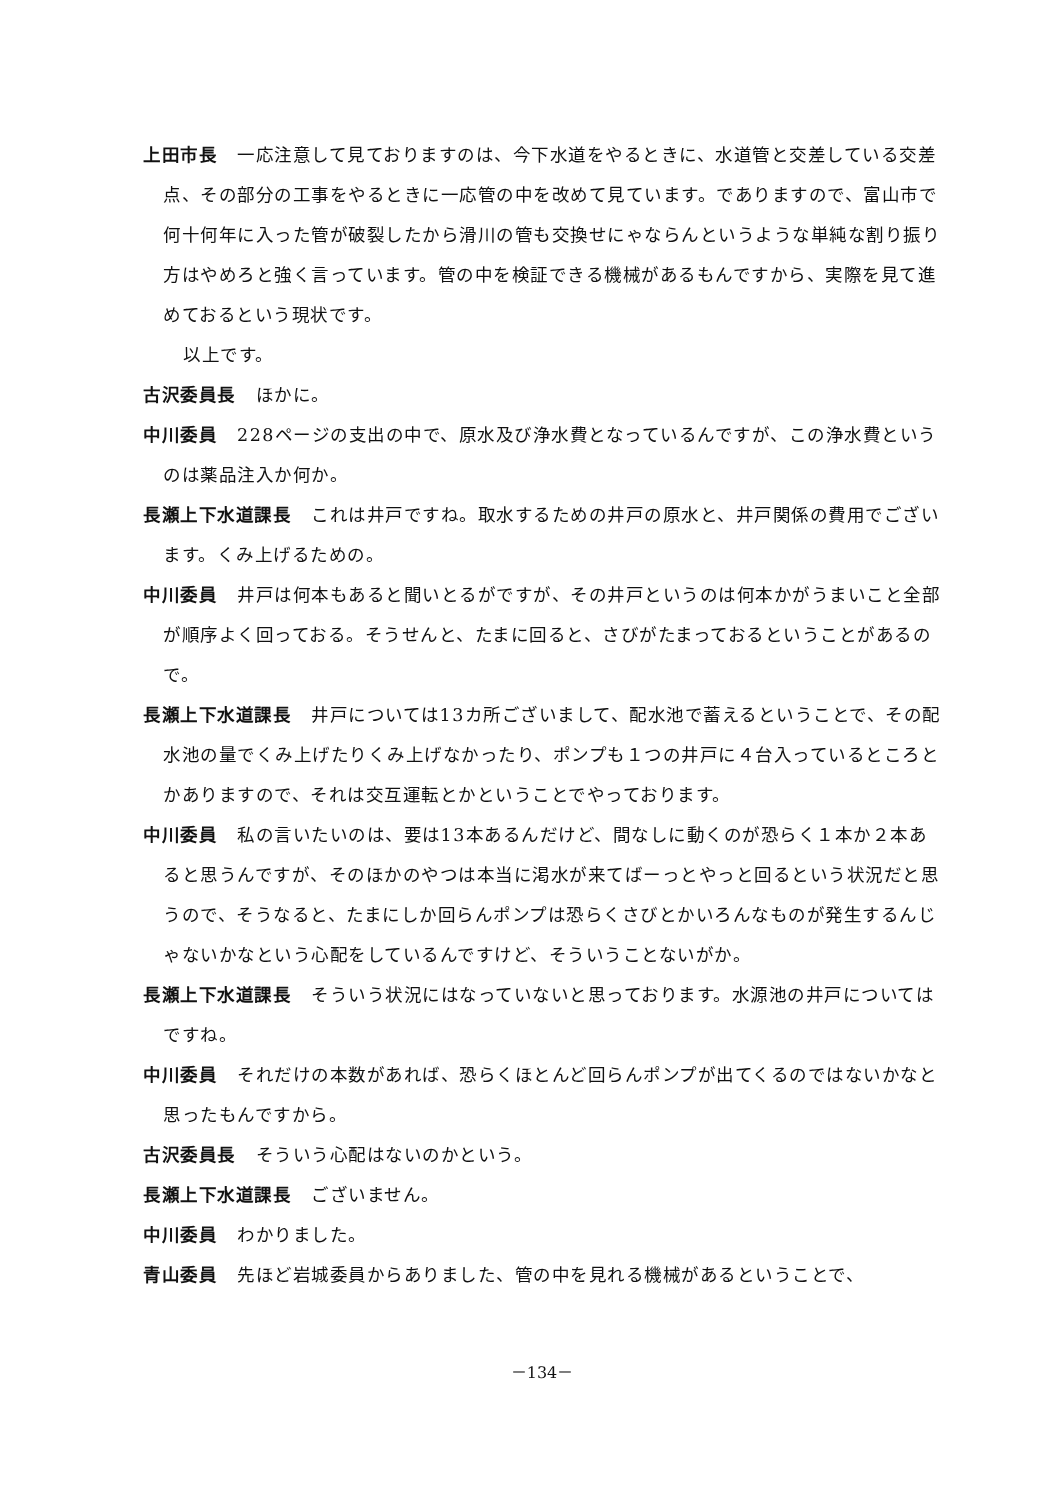上田市長 一応注意して見ておりますのは、今下水道をやるときに、水道管と交差している交差点、その部分の工事をやるときに一応管の中を改めて見ています。でありますので、富山市で何十何年に入った管が破裂したから滑川の管も交換せにゃならんというような単純な割り振り方はやめろと強く言っています。管の中を検証できる機械があるもんですから、実際を見て進めておるという現状です。
以上です。
古沢委員長 ほかに。
中川委員 228ページの支出の中で、原水及び浄水費となっているんですが、この浄水費というのは薬品注入か何か。
長瀬上下水道課長 これは井戸ですね。取水するための井戸の原水と、井戸関係の費用でございます。くみ上げるための。
中川委員 井戸は何本もあると聞いとるがですが、その井戸というのは何本かがうまいこと全部が順序よく回っておる。そうせんと、たまに回ると、さびがたまっておるということがあるので。
長瀬上下水道課長 井戸については13カ所ございまして、配水池で蓄えるということで、その配水池の量でくみ上げたりくみ上げなかったり、ポンプも１つの井戸に４台入っているところとかありますので、それは交互運転とかということでやっております。
中川委員 私の言いたいのは、要は13本あるんだけど、間なしに動くのが恐らく１本か２本あると思うんですが、そのほかのやつは本当に渇水が来てばーっとやっと回るという状況だと思うので、そうなると、たまにしか回らんポンプは恐らくさびとかいろんなものが発生するんじゃないかなという心配をしているんですけど、そういうことないがか。
長瀬上下水道課長 そういう状況にはなっていないと思っております。水源池の井戸についてはですね。
中川委員 それだけの本数があれば、恐らくほとんど回らんポンプが出てくるのではないかなと思ったもんですから。
古沢委員長 そういう心配はないのかという。
長瀬上下水道課長 ございません。
中川委員 わかりました。
青山委員 先ほど岩城委員からありました、管の中を見れる機械があるということで、
－134－